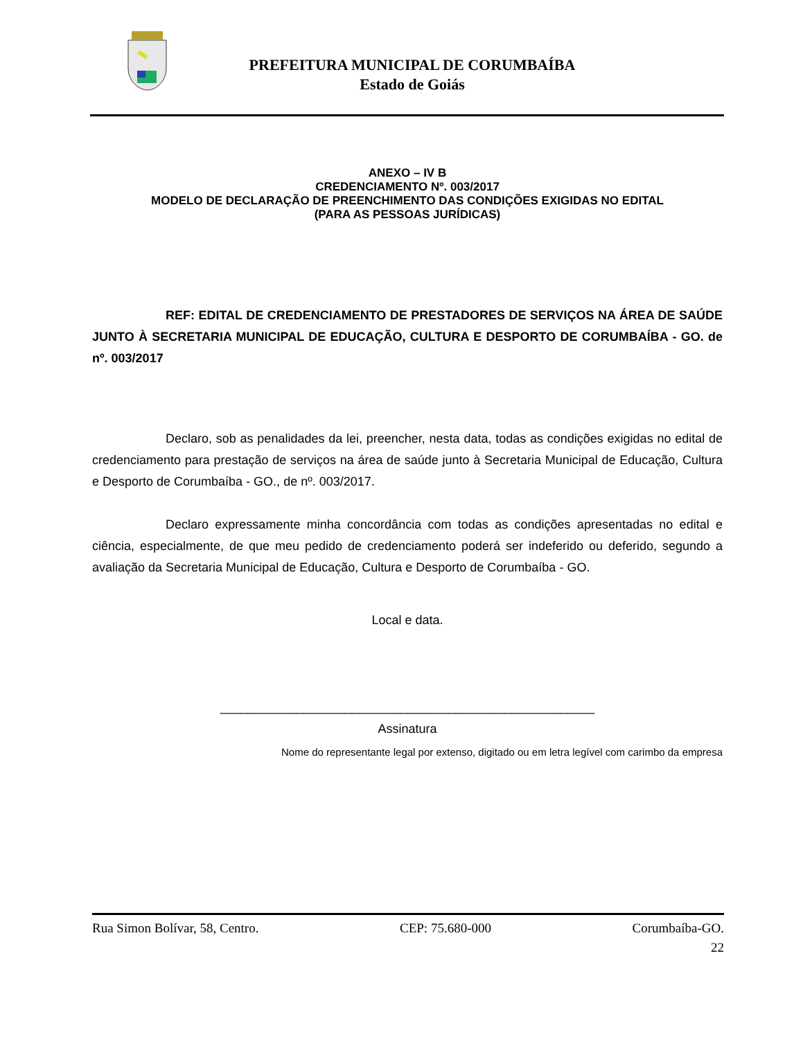PREFEITURA MUNICIPAL DE CORUMBAÍBA
Estado de Goiás
ANEXO – IV B
CREDENCIAMENTO Nº. 003/2017
MODELO DE DECLARAÇÃO DE PREENCHIMENTO DAS CONDIÇÕES EXIGIDAS NO EDITAL
(PARA AS PESSOAS JURÍDICAS)
REF: EDITAL DE CREDENCIAMENTO DE PRESTADORES DE SERVIÇOS NA ÁREA DE SAÚDE JUNTO À SECRETARIA MUNICIPAL DE EDUCAÇÃO, CULTURA E DESPORTO DE CORUMBAÍBA - GO. de nº. 003/2017
Declaro, sob as penalidades da lei, preencher, nesta data, todas as condições exigidas no edital de credenciamento para prestação de serviços na área de saúde junto à Secretaria Municipal de Educação, Cultura e Desporto de Corumbaíba - GO., de nº. 003/2017.
Declaro expressamente minha concordância com todas as condições apresentadas no edital e ciência, especialmente, de que meu pedido de credenciamento poderá ser indeferido ou deferido, segundo a avaliação da Secretaria Municipal de Educação, Cultura e Desporto de Corumbaíba - GO.
Local e data.
______________________________________________________
Assinatura
Nome do representante legal por extenso, digitado ou em letra legível com carimbo da empresa
Rua Simon Bolívar, 58, Centro. CEP: 75.680-000 Corumbaíba-GO.
22